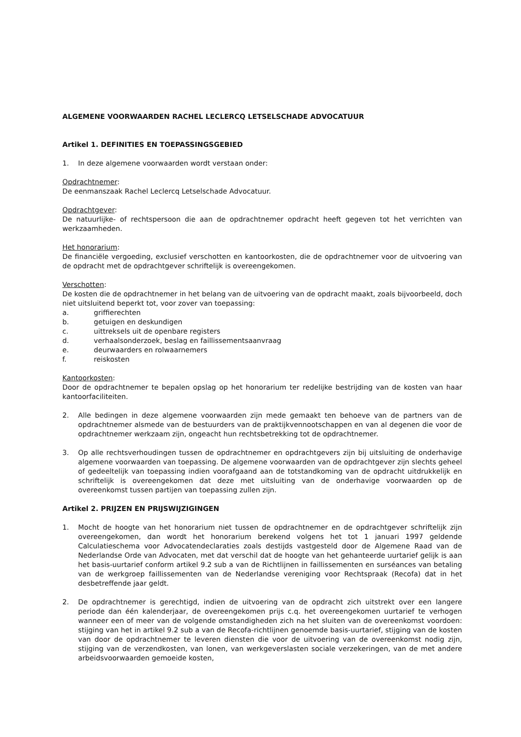ALGEMENE VOORWAARDEN RACHEL LECLERCQ LETSELSCHADE ADVOCATUUR
Artikel 1. DEFINITIES EN TOEPASSINGSGEBIED
1. In deze algemene voorwaarden wordt verstaan onder:
Opdrachtnemer:
De eenmanszaak Rachel Leclercq Letselschade Advocatuur.
Opdrachtgever:
De natuurlijke- of rechtspersoon die aan de opdrachtnemer opdracht heeft gegeven tot het verrichten van werkzaamheden.
Het honorarium:
De financiële vergoeding, exclusief verschotten en kantoorkosten, die de opdrachtnemer voor de uitvoering van de opdracht met de opdrachtgever schriftelijk is overeengekomen.
Verschotten:
De kosten die de opdrachtnemer in het belang van de uitvoering van de opdracht maakt, zoals bijvoorbeeld, doch niet uitsluitend beperkt tot, voor zover van toepassing:
a. griffierechten
b. getuigen en deskundigen
c. uittreksels uit de openbare registers
d. verhaalsonderzoek, beslag en faillissementsaanvraag
e. deurwaarders en rolwaarnemers
f. reiskosten
Kantoorkosten:
Door de opdrachtnemer te bepalen opslag op het honorarium ter redelijke bestrijding van de kosten van haar kantoorfaciliteiten.
2. Alle bedingen in deze algemene voorwaarden zijn mede gemaakt ten behoeve van de partners van de opdrachtnemer alsmede van de bestuurders van de praktijkvennootschappen en van al degenen die voor de opdrachtnemer werkzaam zijn, ongeacht hun rechtsbetrekking tot de opdrachtnemer.
3. Op alle rechtsverhoudingen tussen de opdrachtnemer en opdrachtgevers zijn bij uitsluiting de onderhavige algemene voorwaarden van toepassing. De algemene voorwaarden van de opdrachtgever zijn slechts geheel of gedeeltelijk van toepassing indien voorafgaand aan de totstandkoming van de opdracht uitdrukkelijk en schriftelijk is overeengekomen dat deze met uitsluiting van de onderhavige voorwaarden op de overeenkomst tussen partijen van toepassing zullen zijn.
Artikel 2. PRIJZEN EN PRIJSWIJZIGINGEN
1. Mocht de hoogte van het honorarium niet tussen de opdrachtnemer en de opdrachtgever schriftelijk zijn overeengekomen, dan wordt het honorarium berekend volgens het tot 1 januari 1997 geldende Calculatieschema voor Advocatendeclaraties zoals destijds vastgesteld door de Algemene Raad van de Nederlandse Orde van Advocaten, met dat verschil dat de hoogte van het gehanteerde uurtarief gelijk is aan het basis-uurtarief conform artikel 9.2 sub a van de Richtlijnen in faillissementen en surséances van betaling van de werkgroep faillissementen van de Nederlandse vereniging voor Rechtspraak (Recofa) dat in het desbetreffende jaar geldt.
2. De opdrachtnemer is gerechtigd, indien de uitvoering van de opdracht zich uitstrekt over een langere periode dan één kalenderjaar, de overeengekomen prijs c.q. het overeengekomen uurtarief te verhogen wanneer een of meer van de volgende omstandigheden zich na het sluiten van de overeenkomst voordoen: stijging van het in artikel 9.2 sub a van de Recofa-richtlijnen genoemde basis-uurtarief, stijging van de kosten van door de opdrachtnemer te leveren diensten die voor de uitvoering van de overeenkomst nodig zijn, stijging van de verzendkosten, van lonen, van werkgeverslasten sociale verzekeringen, van de met andere arbeidsvoorwaarden gemoeide kosten,